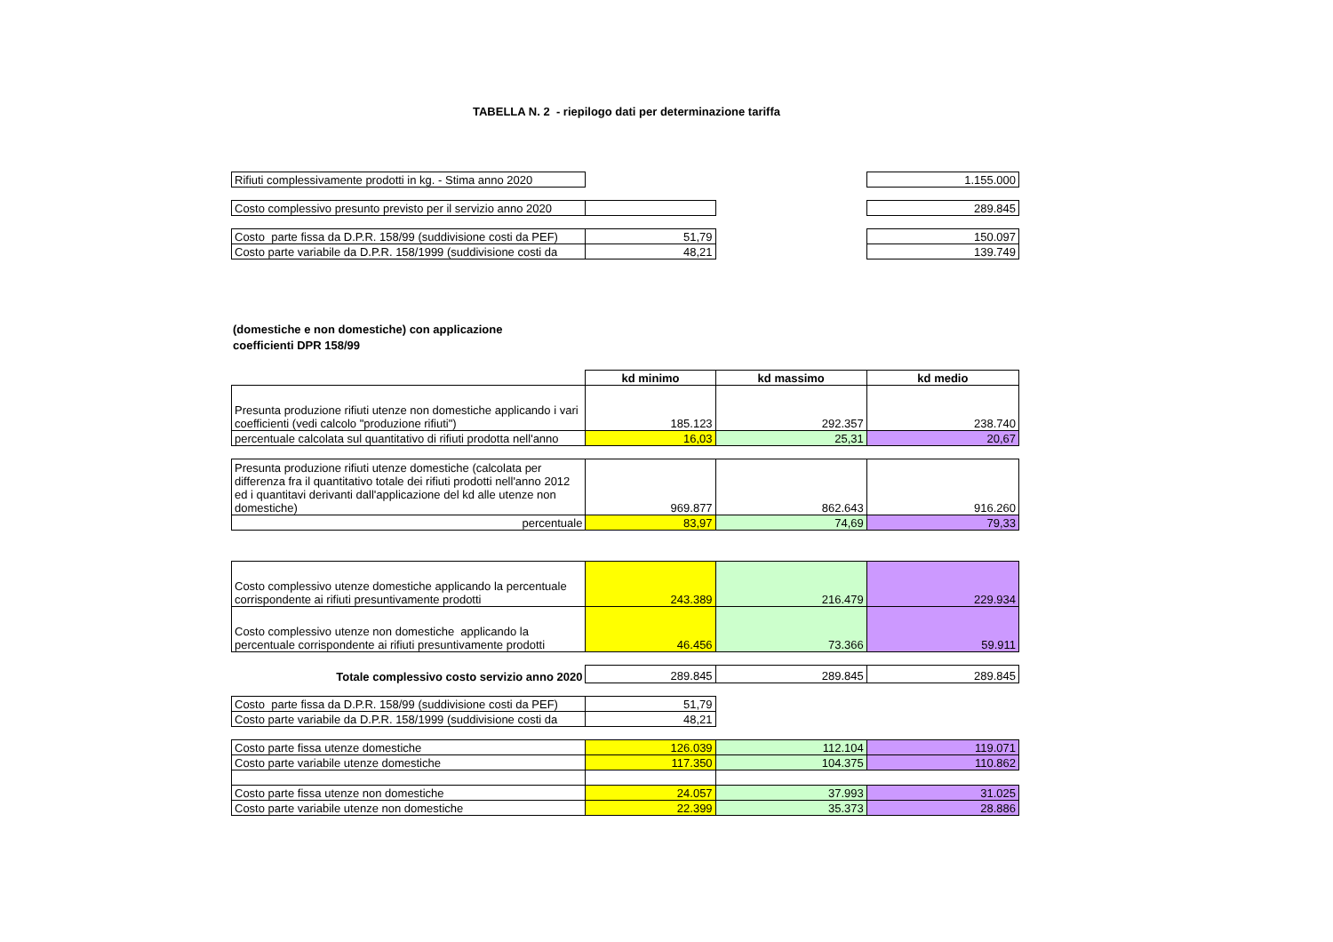TABELLA N. 2 - riepilogo dati per determinazione tariffa
| Rifiuti complessivamente prodotti in kg. - Stima anno 2020 | | | 1.155.000 |
| Costo complessivo presunto previsto per il servizio anno 2020 | | | 289.845 |
| Costo parte fissa da D.P.R. 158/99 (suddivisione costi da PEF) | 51,79 | | 150.097 |
| Costo parte variabile da D.P.R. 158/1999 (suddivisione costi da | 48,21 | | 139.749 |
(domestiche e non domestiche) con applicazione
coefficienti DPR 158/99
| | kd minimo | kd massimo | kd medio |
| Presunta produzione rifiuti utenze non domestiche applicando i vari coefficienti (vedi calcolo "produzione rifiuti") | 185.123 | 292.357 | 238.740 |
| percentuale calcolata sul quantitativo di rifiuti prodotta nell'anno | 16,03 | 25,31 | 20,67 |
| Presunta produzione rifiuti utenze domestiche (calcolata per differenza fra il quantitativo totale dei rifiuti prodotti nell'anno 2012 ed i quantitavi derivanti dall'applicazione del kd alle utenze non domestiche) | 969.877 | 862.643 | 916.260 |
| percentuale | 83,97 | 74,69 | 79,33 |
| Costo complessivo utenze domestiche applicando la percentuale corrispondente ai rifiuti presuntivamente prodotti | 243.389 | 216.479 | 229.934 |
| Costo complessivo utenze non domestiche applicando la percentuale corrispondente ai rifiuti presuntivamente prodotti | 46.456 | 73.366 | 59.911 |
| Totale complessivo costo servizio anno 2020 | 289.845 | 289.845 | 289.845 |
| Costo parte fissa da D.P.R. 158/99 (suddivisione costi da PEF) | 51,79 | | |
| Costo parte variabile da D.P.R. 158/1999 (suddivisione costi da | 48,21 | | |
| Costo parte fissa utenze domestiche | 126.039 | 112.104 | 119.071 |
| Costo parte variabile utenze domestiche | 117.350 | 104.375 | 110.862 |
| Costo parte fissa utenze non domestiche | 24.057 | 37.993 | 31.025 |
| Costo parte variabile utenze non domestiche | 22.399 | 35.373 | 28.886 |